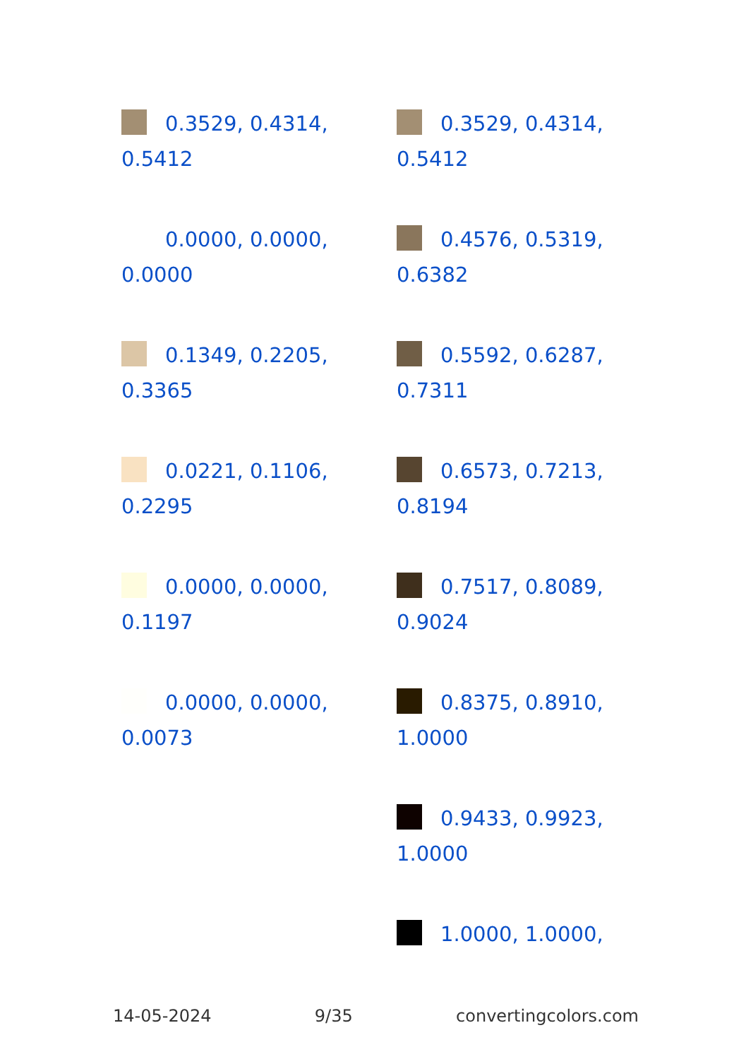0.3529, 0.4314, 0.5412
0.0000, 0.0000, 0.0000
0.1349, 0.2205, 0.3365
0.0221, 0.1106, 0.2295
0.0000, 0.0000, 0.1197
0.0000, 0.0000, 0.0073
0.3529, 0.4314, 0.5412
0.4576, 0.5319, 0.6382
0.5592, 0.6287, 0.7311
0.6573, 0.7213, 0.8194
0.7517, 0.8089, 0.9024
0.8375, 0.8910, 1.0000
0.9433, 0.9923, 1.0000
1.0000, 1.0000,
14-05-2024 9/35 convertingcolors.com